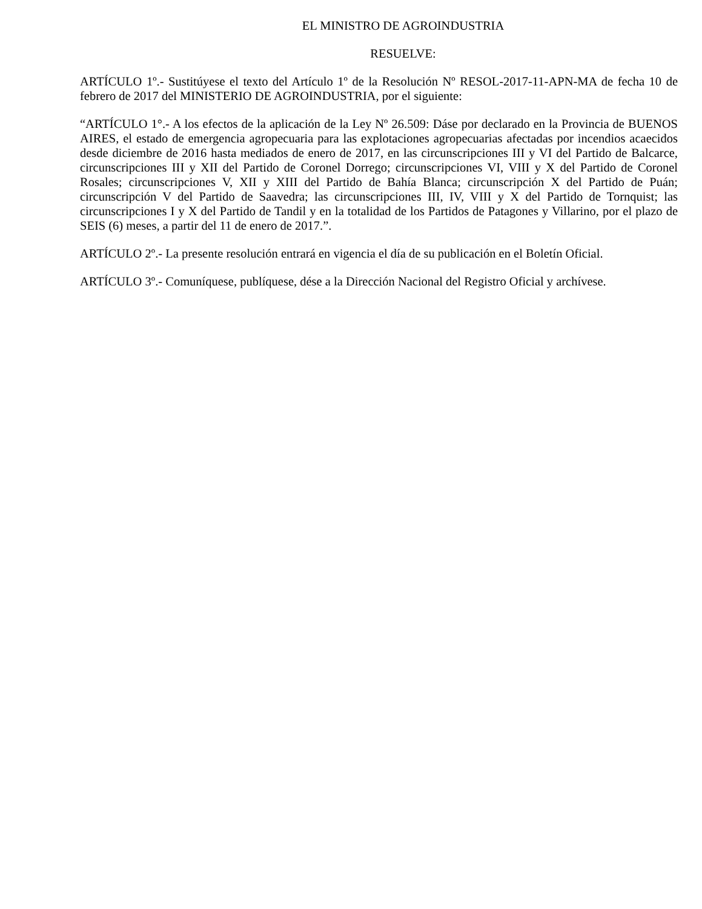EL MINISTRO DE AGROINDUSTRIA
RESUELVE:
ARTÍCULO 1º.- Sustitúyese el texto del Artículo 1º de la Resolución Nº RESOL-2017-11-APN-MA de fecha 10 de febrero de 2017 del MINISTERIO DE AGROINDUSTRIA, por el siguiente:
“ARTÍCULO 1°.- A los efectos de la aplicación de la Ley Nº 26.509: Dáse por declarado en la Provincia de BUENOS AIRES, el estado de emergencia agropecuaria para las explotaciones agropecuarias afectadas por incendios acaecidos desde diciembre de 2016 hasta mediados de enero de 2017, en las circunscripciones III y VI del Partido de Balcarce, circunscripciones III y XII del Partido de Coronel Dorrego; circunscripciones VI, VIII y X del Partido de Coronel Rosales; circunscripciones V, XII y XIII del Partido de Bahía Blanca; circunscripción X del Partido de Puán; circunscripción V del Partido de Saavedra; las circunscripciones III, IV, VIII y X del Partido de Tornquist; las circunscripciones I y X del Partido de Tandil y en la totalidad de los Partidos de Patagones y Villarino, por el plazo de SEIS (6) meses, a partir del 11 de enero de 2017.”.
ARTÍCULO 2º.- La presente resolución entrará en vigencia el día de su publicación en el Boletín Oficial.
ARTÍCULO 3º.- Comuníquese, publíquese, dése a la Dirección Nacional del Registro Oficial y archívese.